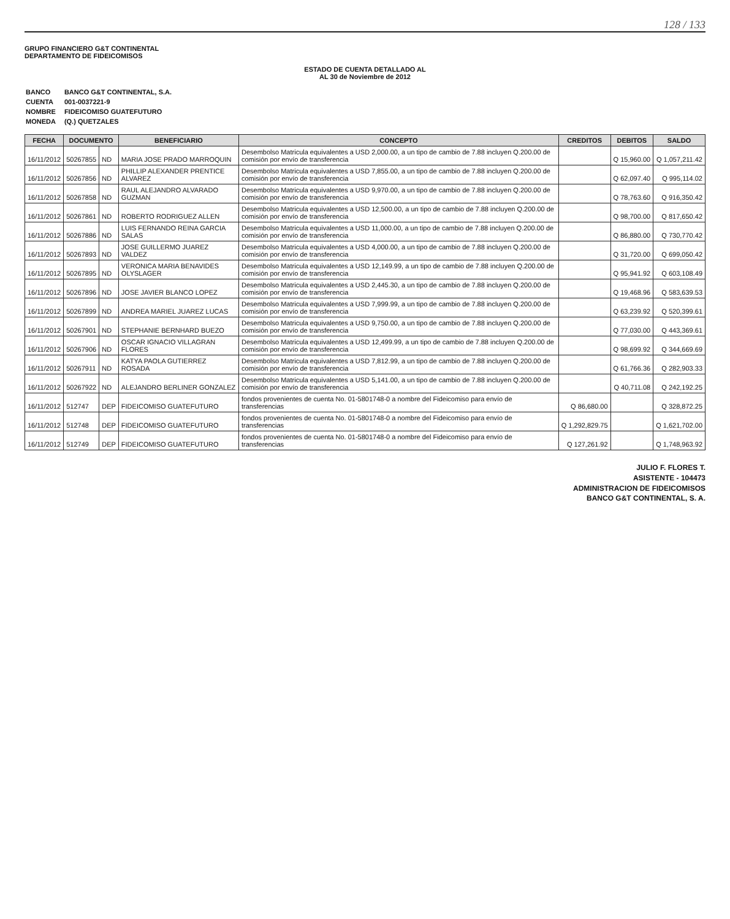128 / 133
GRUPO FINANCIERO G&T CONTINENTAL
DEPARTAMENTO DE FIDEICOMISOS
ESTADO DE CUENTA DETALLADO AL
AL 30 de Noviembre de 2012
| BANCO | BANCO G&T CONTINENTAL, S.A. |
| CUENTA | 001-0037221-9 |
| NOMBRE | FIDEICOMISO GUATEFUTURO |
| MONEDA | (Q.) QUETZALES |
| FECHA | DOCUMENTO | | BENEFICIARIO | CONCEPTO | CREDITOS | DEBITOS | SALDO |
| --- | --- | --- | --- | --- | --- | --- | --- |
| 16/11/2012 | 50267855 | ND | MARIA JOSE PRADO MARROQUIN | Desembolso Matricula equivalentes a USD 2,000.00, a un tipo de cambio de 7.88 incluyen Q.200.00 de comisión por envío de transferencia | | Q 15,960.00 | Q 1,057,211.42 |
| 16/11/2012 | 50267856 | ND | PHILLIP ALEXANDER PRENTICE ALVAREZ | Desembolso Matricula equivalentes a USD 7,855.00, a un tipo de cambio de 7.88 incluyen Q.200.00 de comisión por envío de transferencia | | Q 62,097.40 | Q 995,114.02 |
| 16/11/2012 | 50267858 | ND | RAUL ALEJANDRO ALVARADO GUZMAN | Desembolso Matricula equivalentes a USD 9,970.00, a un tipo de cambio de 7.88 incluyen Q.200.00 de comisión por envío de transferencia | | Q 78,763.60 | Q 916,350.42 |
| 16/11/2012 | 50267861 | ND | ROBERTO RODRIGUEZ ALLEN | Desembolso Matricula equivalentes a USD 12,500.00, a un tipo de cambio de 7.88 incluyen Q.200.00 de comisión por envío de transferencia | | Q 98,700.00 | Q 817,650.42 |
| 16/11/2012 | 50267886 | ND | LUIS FERNANDO REINA GARCIA SALAS | Desembolso Matricula equivalentes a USD 11,000.00, a un tipo de cambio de 7.88 incluyen Q.200.00 de comisión por envío de transferencia | | Q 86,880.00 | Q 730,770.42 |
| 16/11/2012 | 50267893 | ND | JOSE GUILLERMO JUAREZ VALDEZ | Desembolso Matricula equivalentes a USD 4,000.00, a un tipo de cambio de 7.88 incluyen Q.200.00 de comisión por envío de transferencia | | Q 31,720.00 | Q 699,050.42 |
| 16/11/2012 | 50267895 | ND | VERONICA MARIA BENAVIDES OLYSLAGER | Desembolso Matricula equivalentes a USD 12,149.99, a un tipo de cambio de 7.88 incluyen Q.200.00 de comisión por envío de transferencia | | Q 95,941.92 | Q 603,108.49 |
| 16/11/2012 | 50267896 | ND | JOSE JAVIER BLANCO LOPEZ | Desembolso Matricula equivalentes a USD 2,445.30, a un tipo de cambio de 7.88 incluyen Q.200.00 de comisión por envío de transferencia | | Q 19,468.96 | Q 583,639.53 |
| 16/11/2012 | 50267899 | ND | ANDREA MARIEL JUAREZ LUCAS | Desembolso Matricula equivalentes a USD 7,999.99, a un tipo de cambio de 7.88 incluyen Q.200.00 de comisión por envío de transferencia | | Q 63,239.92 | Q 520,399.61 |
| 16/11/2012 | 50267901 | ND | STEPHANIE BERNHARD BUEZO | Desembolso Matricula equivalentes a USD 9,750.00, a un tipo de cambio de 7.88 incluyen Q.200.00 de comisión por envío de transferencia | | Q 77,030.00 | Q 443,369.61 |
| 16/11/2012 | 50267906 | ND | OSCAR IGNACIO VILLAGRAN FLORES | Desembolso Matricula equivalentes a USD 12,499.99, a un tipo de cambio de 7.88 incluyen Q.200.00 de comisión por envío de transferencia | | Q 98,699.92 | Q 344,669.69 |
| 16/11/2012 | 50267911 | ND | KATYA PAOLA GUTIERREZ ROSADA | Desembolso Matricula equivalentes a USD 7,812.99, a un tipo de cambio de 7.88 incluyen Q.200.00 de comisión por envío de transferencia | | Q 61,766.36 | Q 282,903.33 |
| 16/11/2012 | 50267922 | ND | ALEJANDRO BERLINER GONZALEZ | Desembolso Matricula equivalentes a USD 5,141.00, a un tipo de cambio de 7.88 incluyen Q.200.00 de comisión por envío de transferencia | | Q 40,711.08 | Q 242,192.25 |
| 16/11/2012 | 512747 | DEP | FIDEICOMISO GUATEFUTURO | fondos provenientes de cuenta No. 01-5801748-0 a nombre del Fideicomiso para envío de transferencias | Q 86,680.00 | | Q 328,872.25 |
| 16/11/2012 | 512748 | DEP | FIDEICOMISO GUATEFUTURO | fondos provenientes de cuenta No. 01-5801748-0 a nombre del Fideicomiso para envío de transferencias | Q 1,292,829.75 | | Q 1,621,702.00 |
| 16/11/2012 | 512749 | DEP | FIDEICOMISO GUATEFUTURO | fondos provenientes de cuenta No. 01-5801748-0 a nombre del Fideicomiso para envío de transferencias | Q 127,261.92 | | Q 1,748,963.92 |
JULIO F. FLORES T.
ASISTENTE - 104473
ADMINISTRACION DE FIDEICOMISOS
BANCO G&T CONTINENTAL, S. A.